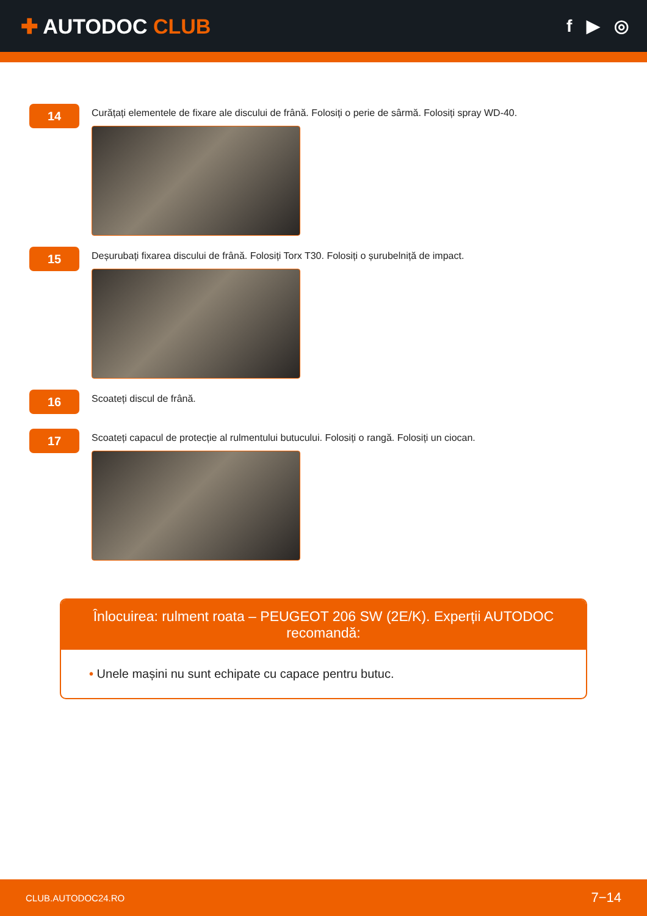✚ AUTODOC CLUB
f ▶ ◎
14
Curățați elementele de fixare ale discului de frână. Folosiți o perie de sârmă. Folosiți spray WD-40.
15
Deșurubați fixarea discului de frână. Folosiți Torx T30. Folosiți o șurubelniță de impact.
16
Scoateți discul de frână.
17
Scoateți capacul de protecție al rulmentului butucului. Folosiți o rangă. Folosiți un ciocan.
Înlocuirea: rulment roata – PEUGEOT 206 SW (2E/K). Experții AUTODOC recomandă:
• Unele mașini nu sunt echipate cu capace pentru butuc.
CLUB.AUTODOC24.RO 7−14